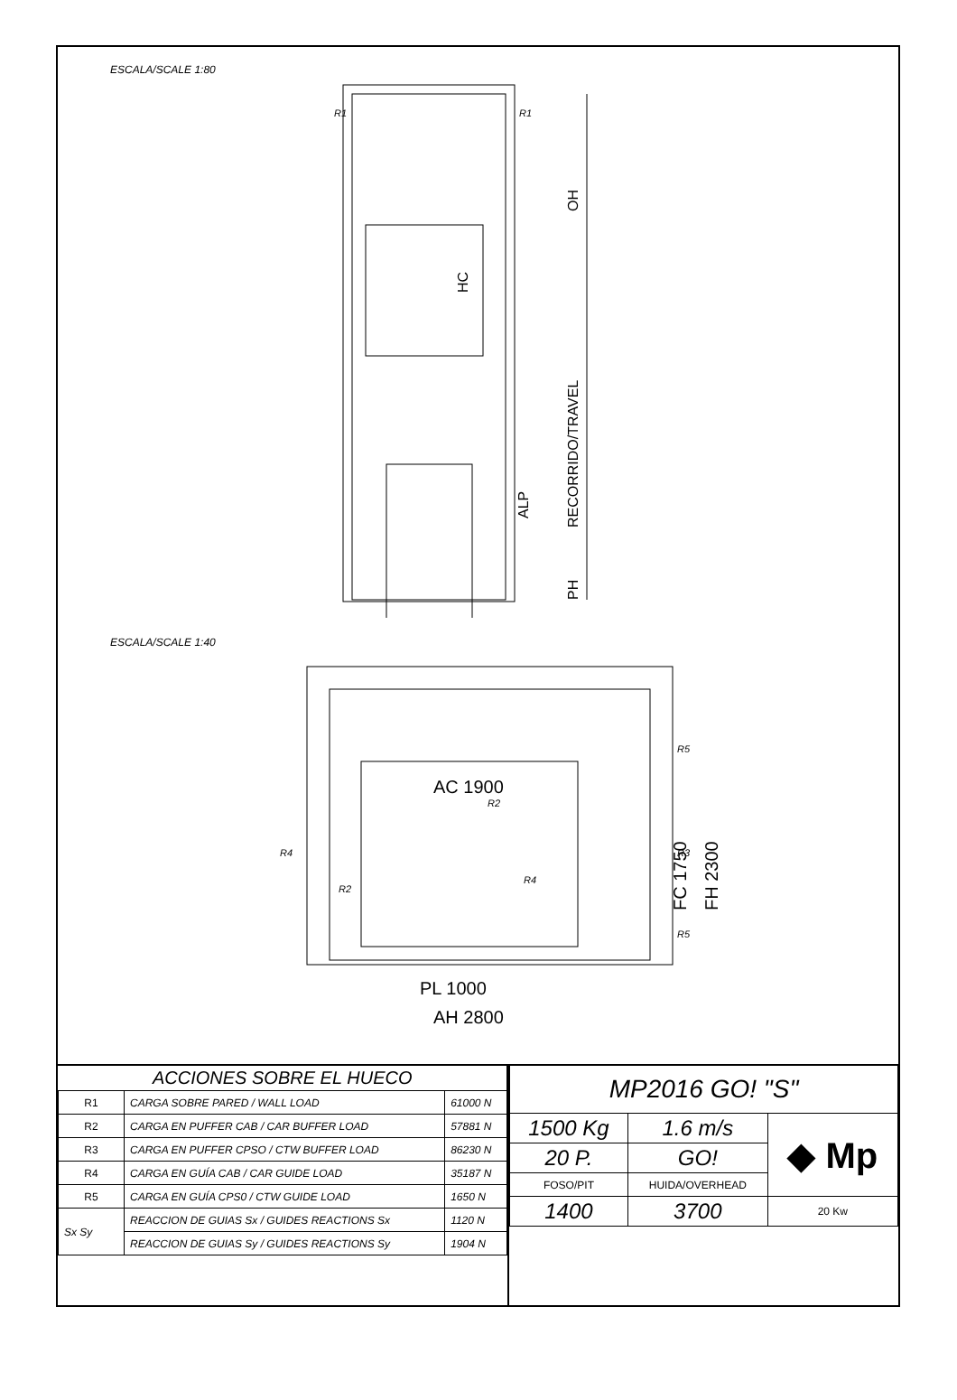ESCALA/SCALE 1:80
OH
RECORRIDO/TRAVEL
ALP
PH
HC
R1
R1
ESCALA/SCALE 1:40
AC 1900
PL 1000
AH 2800
FH 2300
FC 1750
R2
R2
R4
R4
R3
R5
R5
| ACCIONES SOBRE EL HUECO | | |
| R1 | CARGA SOBRE PARED / WALL LOAD | 61000 N |
| R2 | CARGA EN PUFFER CAB / CAR BUFFER LOAD | 57881 N |
| R3 | CARGA EN PUFFER CPSO / CTW BUFFER LOAD | 86230 N |
| R4 | CARGA EN GUÍA CAB / CAR GUIDE LOAD | 35187 N |
| R5 | CARGA EN GUÍA CPS0 / CTW GUIDE LOAD | 1650 N |
| Sx Sy | REACCION DE GUIAS Sx / GUIDES REACTIONS Sx | 1120 N |
| | REACCION DE GUIAS Sy / GUIDES REACTIONS Sy | 1904 N |
| MP2016 GO! "S" | | |
| 1500 Kg | 1.6 m/s | ◆ Mp |
| 20 P. | GO! | |
| FOSO/PIT | HUIDA/OVERHEAD | |
| 1400 | 3700 | |
| | | 20 Kw |